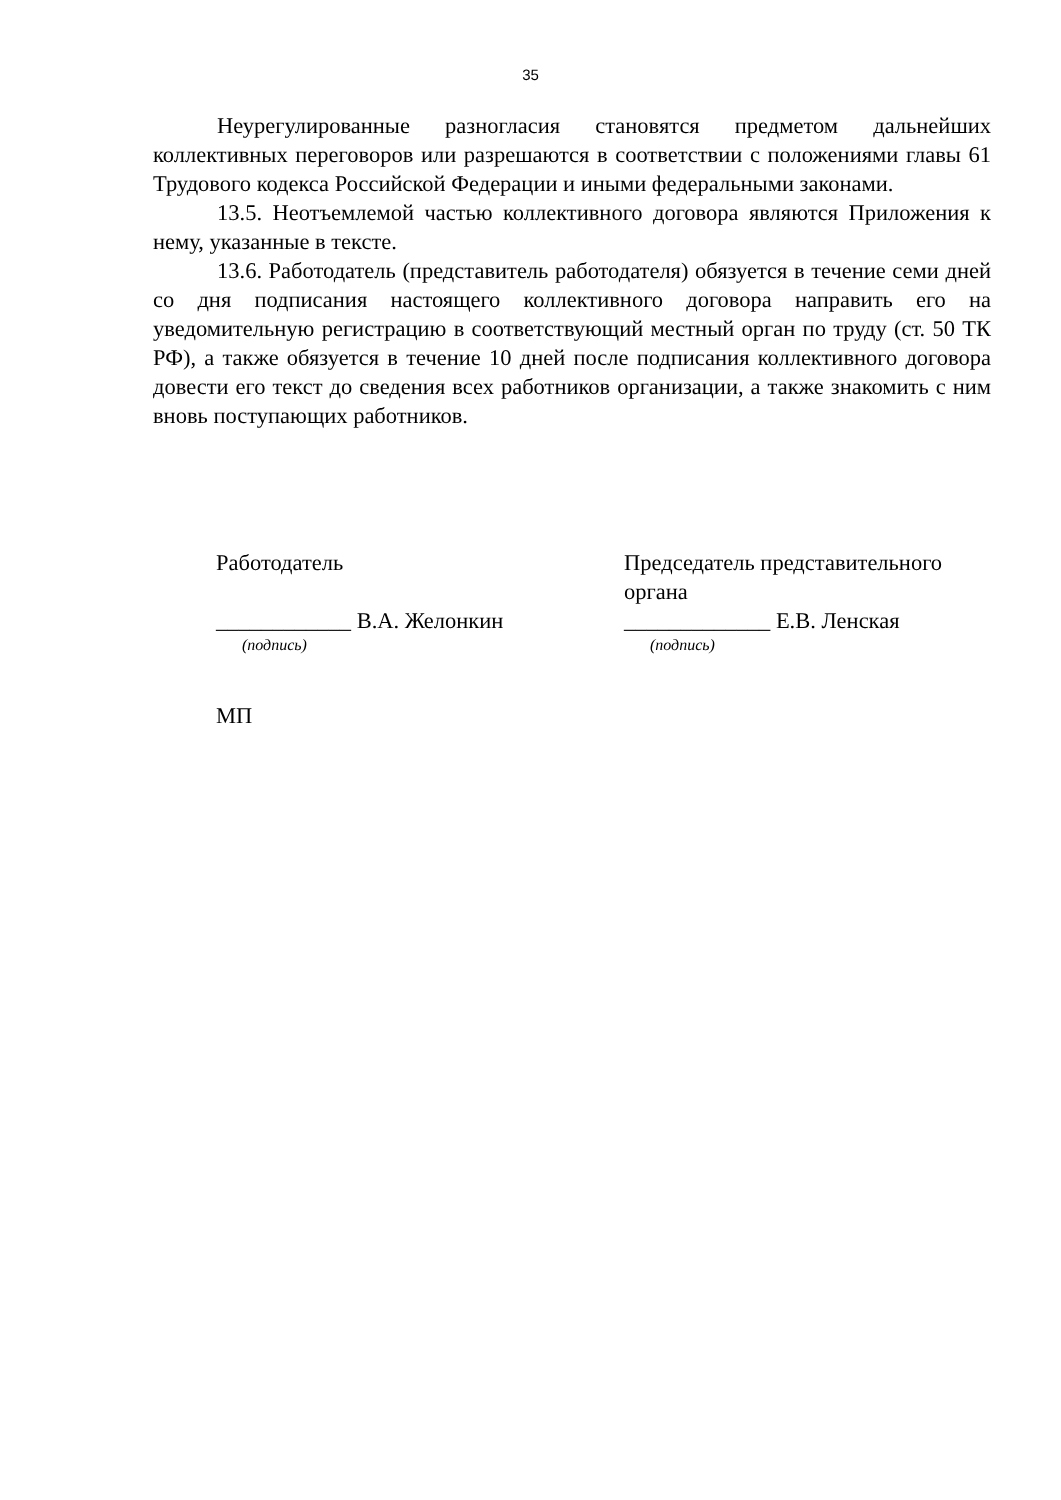35
Неурегулированные разногласия становятся предметом дальнейших коллективных переговоров или разрешаются в соответствии с положениями главы 61 Трудового кодекса Российской Федерации и иными федеральными законами.
13.5. Неотъемлемой частью коллективного договора являются Приложения к нему, указанные в тексте.
13.6. Работодатель (представитель работодателя) обязуется в течение семи дней со дня подписания настоящего коллективного договора направить его на уведомительную регистрацию в соответствующий местный орган по труду (ст. 50 ТК РФ), а также обязуется в течение 10 дней после подписания коллективного договора довести его текст до сведения всех работников организации, а также знакомить с ним вновь поступающих работников.
Работодатель
____________ В.А. Желонкин
(подпись)
Председатель представительного органа
_____________ Е.В. Ленская
(подпись)
МП